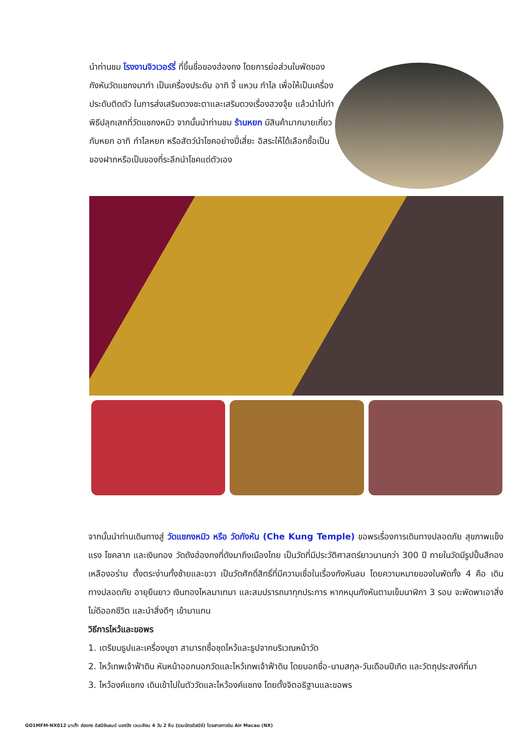นำท่านชม โรงงานจิวเวอร์รี่ ที่ขึ้นชื่อของฮ่องกง โดยการย่อส่วนใบพัดของกังหันวัดแชกงมาทำ เป็นเครื่องประดับ อาทิ จี้ แหวน กำไล เพื่อให้เป็นเครื่องประดับติดตัว ในการส่งเสริมดวงชะตาและเสริมดวงเรื่องฮวงจุ้ย แล้วนำไปทำพิธีปลุกเสกที่วัดแชกงหมิว จากนั้นนำท่านชม ร้านหยก มีสินค้ามากมายเกี่ยวกับหยก อาทิ กำไลหยก หรือสัตว์นำโชคอย่างปี่เสี่ยะ อิสระให้ได้เลือกซื้อเป็นของฝากหรือเป็นของที่ระลึกนำโชคแด่ตัวเอง
จากนั้นนำท่านเดินทางสู่ วัดแชกงหมิว หรือ วัดกังหัน (Che Kung Temple) ขอพรเรื่องการเดินทางปลอดภัย สุขภาพแข็งแรง โชคลาภ และเงินทอง วัดดังฮ่องกงที่ดังมาถึงเมืองไทย เป็นวัดที่มีประวัติศาสตร์ยาวนานกว่า 300 ปี ภายในวัดมีรูปปั้นสีทองเหลืองอร่าม ตั้งตระง่านทั้งซ้ายและขวา เป็นวัดศักดิ์สิทธิ์ที่มีความเชื่อในเรื่องกังหันลม โดยความหมายของใบพัดทั้ง 4 คือ เดินทางปลอดภัย อายุยืนยาว เงินทองไหลมาเทมา และสมปรารถนาทุกประการ หากหมุนกังหันตามเข็มนาฬิกา 3 รอบ จะพัดพาเอาสิ่งไม่ดีออกชีวิต และนำสิ่งดีๆ เข้ามาแทน
วิธีการไหว้และขอพร
1. เตรียมธูปและเครื่องบูชา สามารถซื้อชุดไหว้และธูปจากบริเวณหน้าวัด
2. ไหว้เทพเจ้าฟ้าดิน หันหน้าออกนอกวัดและไหว้เทพเจ้าฟ้าดิน โดยบอกชื่อ-นามสกุล-วันเดือนปีเกิด และวัตถุประสงค์ที่มา
3. ไหว้องค์แชกง เดินเข้าไปในตัววัดและไหว้องค์แชกง โดยตั้งจิตอธิฐานและขอพร
GO1MFM-NX012 มาเก๊า ฮ่องกง ดิสนีย์แลนด์ นองปิง เวเนเชียน 4 วัน 2 คืน (รวมบัตรดิสนีย์) โดยสายการบิน Air Macau (NX)